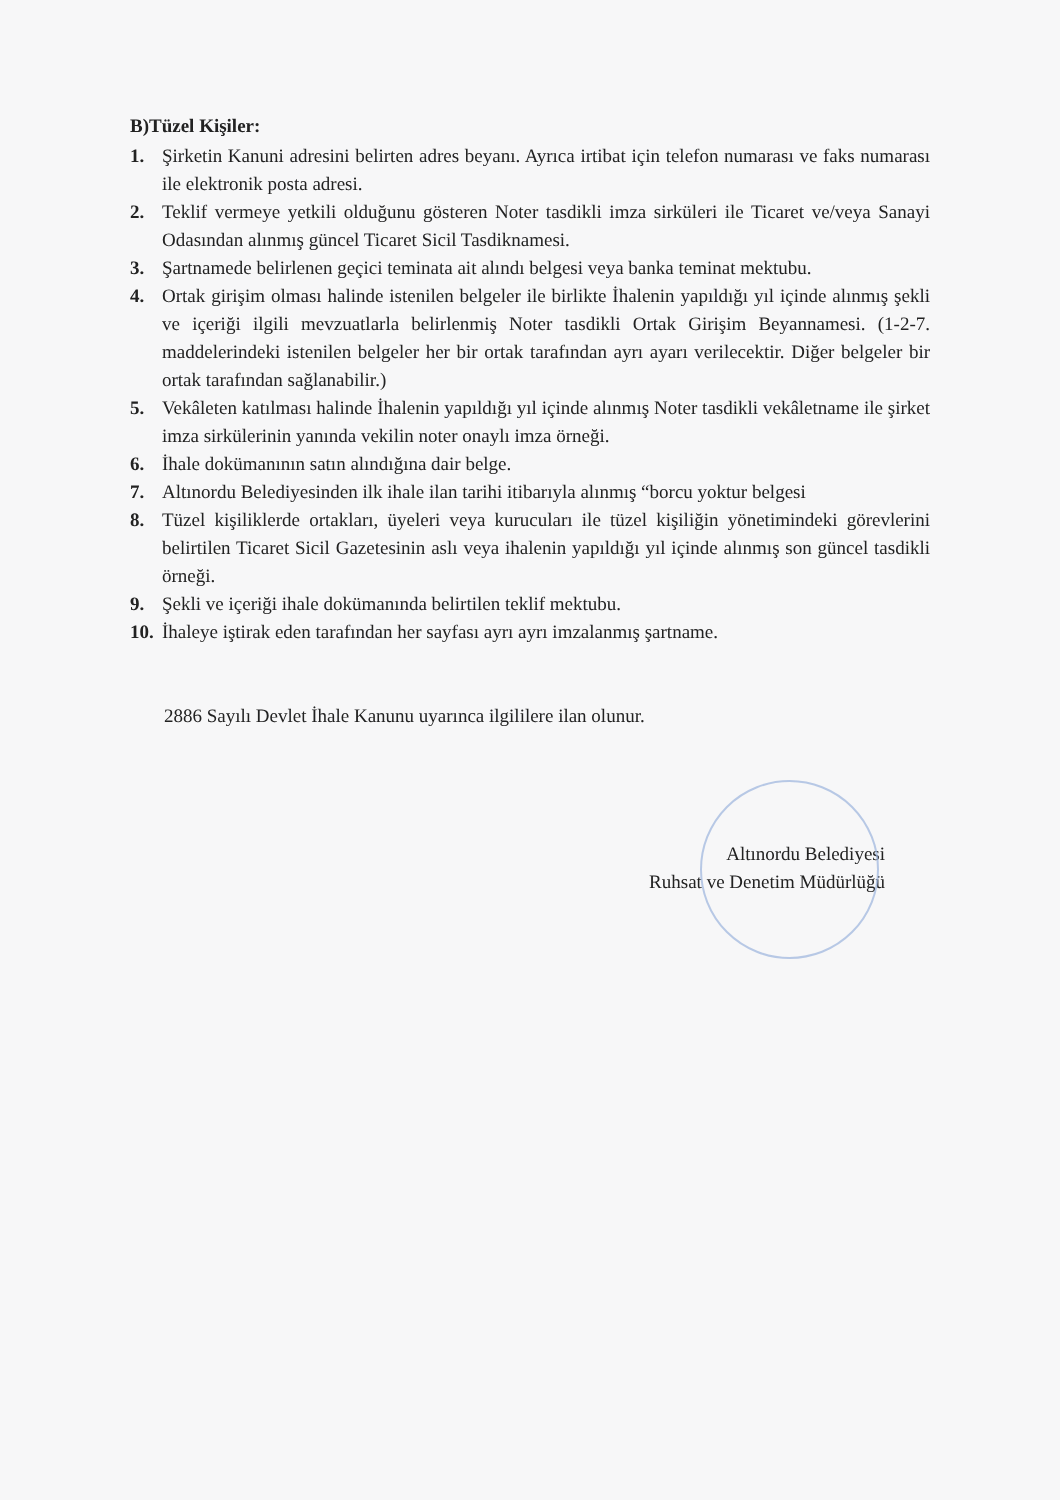B)Tüzel Kişiler:
1. Şirketin Kanuni adresini belirten adres beyanı. Ayrıca irtibat için telefon numarası ve faks numarası ile elektronik posta adresi.
2. Teklif vermeye yetkili olduğunu gösteren Noter tasdikli imza sirküleri ile Ticaret ve/veya Sanayi Odasından alınmış güncel Ticaret Sicil Tasdiknamesi.
3. Şartnamede belirlenen geçici teminata ait alındı belgesi veya banka teminat mektubu.
4. Ortak girişim olması halinde istenilen belgeler ile birlikte İhalenin yapıldığı yıl içinde alınmış şekli ve içeriği ilgili mevzuatlarla belirlenmiş Noter tasdikli Ortak Girişim Beyannamesi. (1-2-7. maddelerindeki istenilen belgeler her bir ortak tarafından ayrı ayarı verilecektir. Diğer belgeler bir ortak tarafından sağlanabilir.)
5. Vekâleten katılması halinde İhalenin yapıldığı yıl içinde alınmış Noter tasdikli vekâletname ile şirket imza sirkülerinin yanında vekilin noter onaylı imza örneği.
6. İhale dokümanının satın alındığına dair belge.
7. Altınordu Belediyesinden ilk ihale ilan tarihi itibarıyla alınmış “borcu yoktur belgesi
8. Tüzel kişiliklerde ortakları, üyeleri veya kurucuları ile tüzel kişiliğin yönetimindeki görevlerini belirtilen Ticaret Sicil Gazetesinin aslı veya ihalenin yapıldığı yıl içinde alınmış son güncel tasdikli örneği.
9. Şekli ve içeriği ihale dokümanında belirtilen teklif mektubu.
10. İhaleye iştirak eden tarafından her sayfası ayrı ayrı imzalanmış şartname.
2886 Sayılı Devlet İhale Kanunu uyarınca ilgililere ilan olunur.
Altınordu Belediyesi
Ruhsat ve Denetim Müdürlüğü